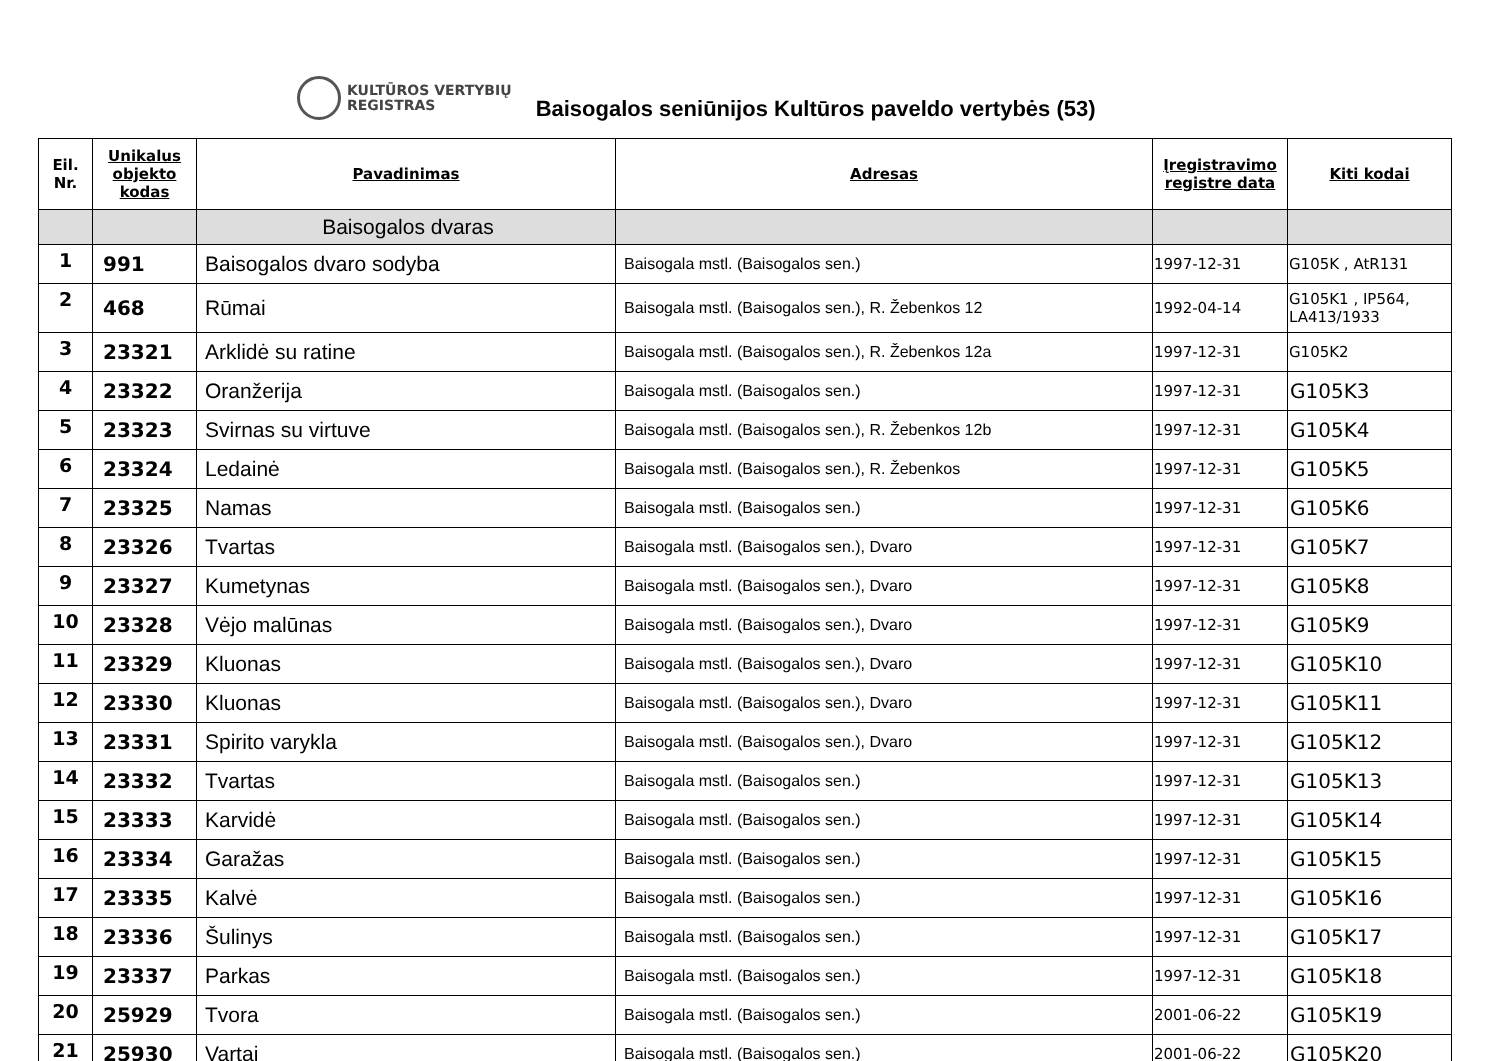KULTŪROS VERTYBIŲ
REGISTRAS
Baisogalos seniūnijos Kultūros paveldo vertybės (53)
| Eil. Nr. | Unikalus objekto kodas | Pavadinimas | Adresas | Įregistravimo registre data | Kiti kodai |
| --- | --- | --- | --- | --- | --- |
| | | Baisogalos dvaras | | | |
| 1 | 991 | Baisogalos dvaro sodyba | Baisogala mstl. (Baisogalos sen.) | 1997-12-31 | G105K , AtR131 |
| 2 | 468 | Rūmai | Baisogala mstl. (Baisogalos sen.), R. Žebenkos 12 | 1992-04-14 | G105K1 , IP564, LA413/1933 |
| 3 | 23321 | Arklidė su ratine | Baisogala mstl. (Baisogalos sen.), R. Žebenkos 12a | 1997-12-31 | G105K2 |
| 4 | 23322 | Oranžerija | Baisogala mstl. (Baisogalos sen.) | 1997-12-31 | G105K3 |
| 5 | 23323 | Svirnas su virtuve | Baisogala mstl. (Baisogalos sen.), R. Žebenkos 12b | 1997-12-31 | G105K4 |
| 6 | 23324 | Ledainė | Baisogala mstl. (Baisogalos sen.), R. Žebenkos | 1997-12-31 | G105K5 |
| 7 | 23325 | Namas | Baisogala mstl. (Baisogalos sen.) | 1997-12-31 | G105K6 |
| 8 | 23326 | Tvartas | Baisogala mstl. (Baisogalos sen.), Dvaro | 1997-12-31 | G105K7 |
| 9 | 23327 | Kumetynas | Baisogala mstl. (Baisogalos sen.), Dvaro | 1997-12-31 | G105K8 |
| 10 | 23328 | Vėjo malūnas | Baisogala mstl. (Baisogalos sen.), Dvaro | 1997-12-31 | G105K9 |
| 11 | 23329 | Kluonas | Baisogala mstl. (Baisogalos sen.), Dvaro | 1997-12-31 | G105K10 |
| 12 | 23330 | Kluonas | Baisogala mstl. (Baisogalos sen.), Dvaro | 1997-12-31 | G105K11 |
| 13 | 23331 | Spirito varykla | Baisogala mstl. (Baisogalos sen.), Dvaro | 1997-12-31 | G105K12 |
| 14 | 23332 | Tvartas | Baisogala mstl. (Baisogalos sen.) | 1997-12-31 | G105K13 |
| 15 | 23333 | Karvidė | Baisogala mstl. (Baisogalos sen.) | 1997-12-31 | G105K14 |
| 16 | 23334 | Garažas | Baisogala mstl. (Baisogalos sen.) | 1997-12-31 | G105K15 |
| 17 | 23335 | Kalvė | Baisogala mstl. (Baisogalos sen.) | 1997-12-31 | G105K16 |
| 18 | 23336 | Šulinys | Baisogala mstl. (Baisogalos sen.) | 1997-12-31 | G105K17 |
| 19 | 23337 | Parkas | Baisogala mstl. (Baisogalos sen.) | 1997-12-31 | G105K18 |
| 20 | 25929 | Tvora | Baisogala mstl. (Baisogalos sen.) | 2001-06-22 | G105K19 |
| 21 | 25930 | Vartai | Baisogala mstl. (Baisogalos sen.) | 2001-06-22 | G105K20 |